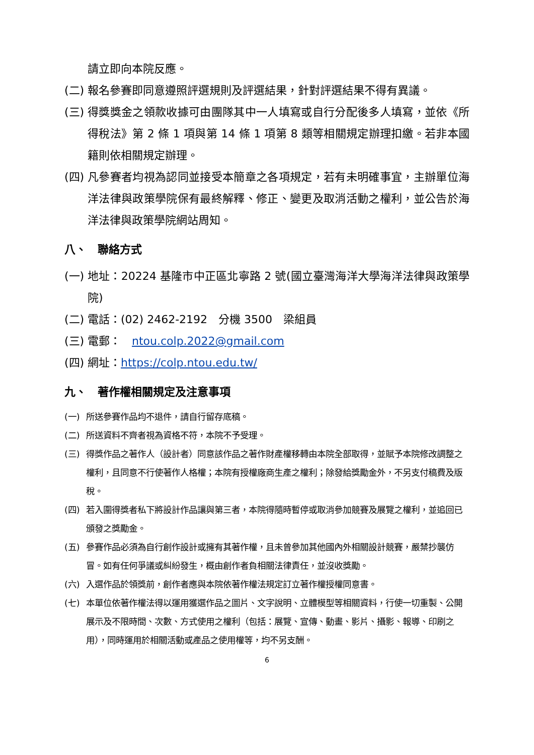請立即向本院反應。
(二) 報名參賽即同意遵照評選規則及評選結果，針對評選結果不得有異議。
(三) 得獎獎金之領款收據可由團隊其中一人填寫或自行分配後多人填寫，並依《所得稅法》第 2 條 1 項與第 14 條 1 項第 8 類等相關規定辦理扣繳。若非本國籍則依相關規定辦理。
(四) 凡參賽者均視為認同並接受本簡章之各項規定，若有未明確事宜，主辦單位海洋法律與政策學院保有最終解釋、修正、變更及取消活動之權利，並公告於海洋法律與政策學院網站周知。
八、　聯絡方式
(一) 地址：20224 基隆市中正區北寧路 2 號(國立臺灣海洋大學海洋法律與政策學院)
(二) 電話：(02) 2462-2192　分機 3500　梁組員
(三) 電郵：　ntou.colp.2022@gmail.com
(四) 網址：https://colp.ntou.edu.tw/
九、　著作權相關規定及注意事項
(一) 所送參賽作品均不退件，請自行留存底稿。
(二) 所送資料不齊者視為資格不符，本院不予受理。
(三) 得獎作品之著作人（設計者）同意該作品之著作財產權移轉由本院全部取得，並賦予本院修改調整之權利，且同意不行使著作人格權；本院有授權廠商生產之權利；除發給獎勵金外，不另支付稿費及版稅。
(四) 若入圍得獎者私下將設計作品讓與第三者，本院得隨時暫停或取消參加競賽及展覽之權利，並追回已頒發之獎勵金。
(五) 參賽作品必須為自行創作設計或擁有其著作權，且未曾參加其他國內外相關設計競賽，嚴禁抄襲仿冒。如有任何爭議或糾紛發生，概由創作者負相關法律責任，並沒收獎勵。
(六) 入選作品於領獎前，創作者應與本院依著作權法規定訂立著作權授權同意書。
(七) 本單位依著作權法得以運用獲選作品之圖片、文字說明、立體模型等相關資料，行使一切重製、公開展示及不限時間、次數、方式使用之權利（包括：展覽、宣傳、動畫、影片、攝影、報導、印刷之用），同時運用於相關活動或產品之使用權等，均不另支酬。
6